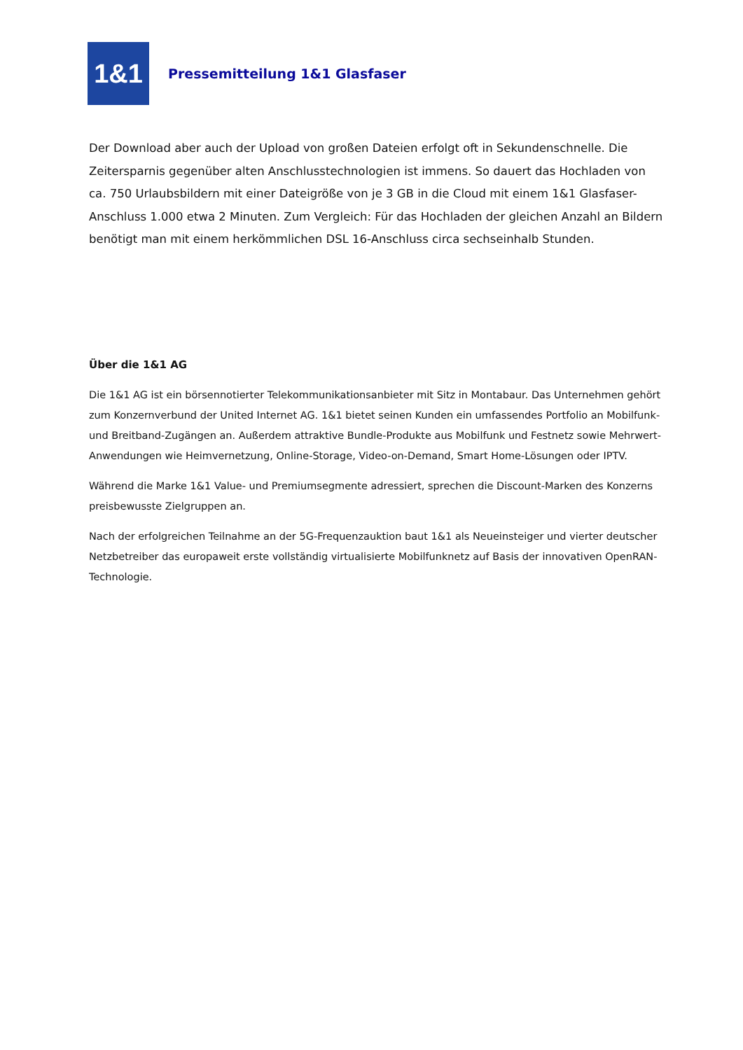1&1
Pressemitteilung 1&1 Glasfaser
Der Download aber auch der Upload von großen Dateien erfolgt oft in Sekundenschnelle. Die Zeitersparnis gegenüber alten Anschlusstechnologien ist immens. So dauert das Hochladen von ca. 750 Urlaubsbildern mit einer Dateigröße von je 3 GB in die Cloud mit einem 1&1 Glasfaser-Anschluss 1.000 etwa 2 Minuten. Zum Vergleich: Für das Hochladen der gleichen Anzahl an Bildern benötigt man mit einem herkömmlichen DSL 16-Anschluss circa sechseinhalb Stunden.
Über die 1&1 AG
Die 1&1 AG ist ein börsennotierter Telekommunikationsanbieter mit Sitz in Montabaur. Das Unternehmen gehört zum Konzernverbund der United Internet AG. 1&1 bietet seinen Kunden ein umfassendes Portfolio an Mobilfunk- und Breitband-Zugängen an. Außerdem attraktive Bundle-Produkte aus Mobilfunk und Festnetz sowie Mehrwert-Anwendungen wie Heimvernetzung, Online-Storage, Video-on-Demand, Smart Home-Lösungen oder IPTV.
Während die Marke 1&1 Value- und Premiumsegmente adressiert, sprechen die Discount-Marken des Konzerns preisbewusste Zielgruppen an.
Nach der erfolgreichen Teilnahme an der 5G-Frequenzauktion baut 1&1 als Neueinsteiger und vierter deutscher Netzbetreiber das europaweit erste vollständig virtualisierte Mobilfunknetz auf Basis der innovativen OpenRAN-Technologie.